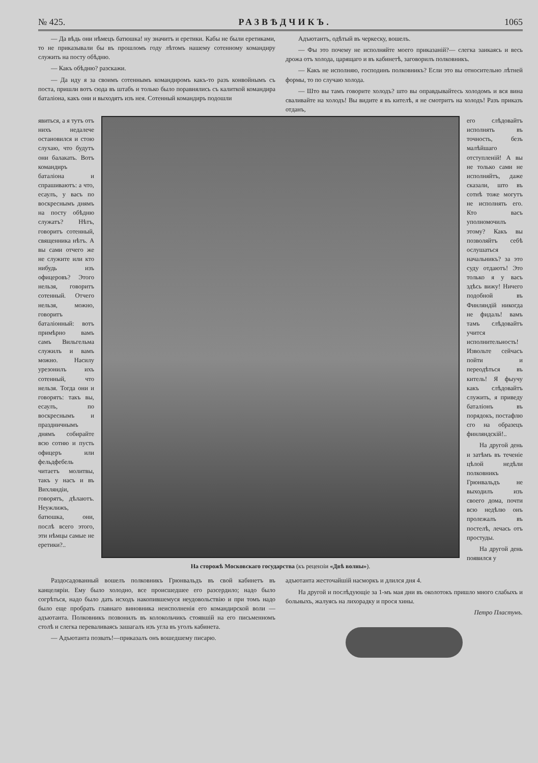№ 425. РАЗВѢДЧИКЪ. 1065
— Да вѣдь они нѣмецъ батюшка! ну значитъ и еретики. Кабы не были еретиками, то не приказывали бы въ прошломъ году лѣтомъ нашему сотенному командиру служить на посту обѣдню.
— Какъ обѣдню? разскажи.
— Да иду я за своимъ сотеннымъ командиромъ какъ-то разъ конвойнымъ съ поста, пришли вотъ сюда въ штабъ и только было поравнялись съ калиткой командира баталіона, какъ они и выходятъ изъ нея. Сотенный командиръ подошли
Адъютантъ, одѣтый въ черкеску, вошелъ.
— Фы это почему не исполняйте моего приказаній?— слегка заикаясь и весь дрожа отъ холода, царящаго и въ кабинетѣ, заговорилъ полковникъ.
— Какъ не исполняю, господинъ полковникъ? Если это вы относительно лѣтней формы, то по случаю холода.
— Што вы тамъ говорите холодъ? што вы оправдывайтесь холодомъ и вся вина сваливайте на холодъ! Вы видите я въ кителѣ, я не смотритъ на холодъ! Разъ приказъ отданъ,
явиться, а я тутъ отъ нихъ недалече остановился и стою слухаю, что будутъ они балакать. Вотъ командиръ баталіона и спрашиваютъ: а что, есаулъ, у васъ по воскреснымъ днямъ на посту обѣдню служатъ? Нѣтъ, говоритъ сотенный, священника нѣтъ. А вы сами отчего же не служите или кто нибудь изъ офицеровъ? Этого нельзя, говоритъ сотенный. Отчего нельзя, можно, говоритъ баталіонный: вотъ примѣрно вамъ самъ Вильгельма служилъ и вамъ можно. Насилу урезонилъ ихъ сотенный, что нельзя. Тогда они и говорятъ: такъ вы, есаулъ, по воскреснымъ и праздничнымъ днямъ собирайте всю сотню и пусть офицеръ или фельдфебель читаетъ молитвы, такъ у насъ и въ Вихляндіи, говорятъ, дѣлаютъ. Неужлижъ, батюшка, они, послѣ всего этого, эти нѣмцы самые не еретики?..
На сторожѣ Московскаго государства (къ рецензіи «Двѣ волны»).
его слѣдовайтъ исполнять въ точность, безъ малѣйшаго отступленій! А вы не только сами не исполняйтъ, даже сказали, што въ сотнѣ тоже могутъ не исполнять его. Кто васъ уполномочилъ этому? Какъ вы позволяйтъ себѣ ослушаться начальникъ? за это суду отдаютъ! Это только я у васъ здѣсь вижу! Ничего подобной въ Финляндій никогда не фидаль! вамъ тамъ слѣдовайтъ учится исполнительность! Извольте сейчасъ пойти и переодѣться въ китель! Я фыучу какъ слѣдовайтъ служить, я приведу баталіонъ въ порядокъ, постафлю сго на образецъ финляндскій!..
На другой день и затѣмъ въ теченіе цѣлой недѣли полковникъ Грюнвальдъ не выходилъ изъ своего дома, почти всю недѣлю онъ пролежалъ въ постелѣ, лечась отъ простуды.
На другой день появился у
Раздосадованный вошелъ полковникъ Грюнвальдъ въ свой кабинетъ въ канцеляріи. Ему было холодно, все происшедшее его разсердило; надо было согрѣться, надо было дать исходъ накопившемуся неудовольствію и при томъ надо было еще пробрать главнаго виновника неисполненія его командирской воли — адъютанта. Полковникъ позвонилъ въ колокольчикъ стоявшій на его письменномъ столѣ и слегка переваливаясь зашагалъ изъ угла въ уголъ кабинета.
— Адъютанта позвать!—приказалъ онъ вошедшему писарю.
адъютанта жесточайшій насморкъ и длился дня 4.
На другой и послѣдующіе за 1-мъ мая дни въ околотокъ пришло много слабыхъ и больныхъ, жалуясь на лихорадку и прося хины.
Петро Пластунъ.